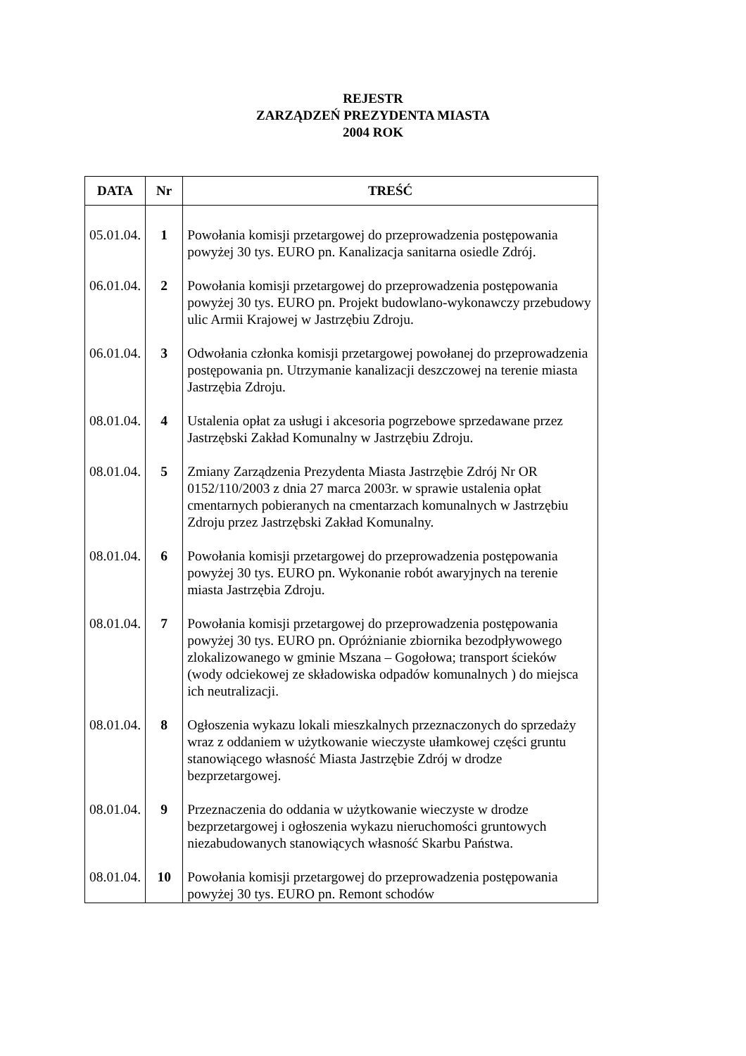REJESTR
ZARZĄDZEŃ PREZYDENTA MIASTA
2004 ROK
| DATA | Nr | TREŚĆ |
| --- | --- | --- |
| 05.01.04. | 1 | Powołania komisji przetargowej do przeprowadzenia postępowania powyżej 30 tys. EURO pn. Kanalizacja sanitarna osiedle Zdrój. |
| 06.01.04. | 2 | Powołania komisji przetargowej do przeprowadzenia postępowania powyżej 30 tys. EURO pn. Projekt budowlano-wykonawczy przebudowy ulic Armii Krajowej w Jastrzębiu Zdroju. |
| 06.01.04. | 3 | Odwołania członka komisji przetargowej powołanej do przeprowadzenia postępowania pn. Utrzymanie kanalizacji deszczowej na terenie miasta Jastrzębia Zdroju. |
| 08.01.04. | 4 | Ustalenia opłat za usługi i akcesoria pogrzebowe sprzedawane przez Jastrzębski Zakład Komunalny w Jastrzębiu Zdroju. |
| 08.01.04. | 5 | Zmiany Zarządzenia Prezydenta Miasta Jastrzębie Zdrój Nr OR 0152/110/2003 z dnia 27 marca 2003r. w sprawie ustalenia opłat cmentarnych pobieranych na cmentarzach komunalnych w Jastrzębiu Zdroju przez Jastrzębski Zakład Komunalny. |
| 08.01.04. | 6 | Powołania komisji przetargowej do przeprowadzenia postępowania powyżej 30 tys. EURO pn. Wykonanie robót awaryjnych na terenie miasta Jastrzębia Zdroju. |
| 08.01.04. | 7 | Powołania komisji przetargowej do przeprowadzenia postępowania powyżej 30 tys. EURO pn. Opróżnianie zbiornika bezodpływowego zlokalizowanego w gminie Mszana – Gogołowa; transport ścieków (wody odciekowej ze składowiska odpadów komunalnych ) do miejsca ich neutralizacji. |
| 08.01.04. | 8 | Ogłoszenia wykazu lokali mieszkalnych przeznaczonych do sprzedaży wraz z oddaniem w użytkowanie wieczyste ułamkowej części gruntu stanowiącego własność Miasta Jastrzębie Zdrój w drodze bezprzetargowej. |
| 08.01.04. | 9 | Przeznaczenia do oddania w użytkowanie wieczyste w drodze bezprzetargowej i ogłoszenia wykazu nieruchomości gruntowych niezabudowanych stanowiących własność Skarbu Państwa. |
| 08.01.04. | 10 | Powołania komisji przetargowej do przeprowadzenia postępowania powyżej 30 tys. EURO pn. Remont schodów |